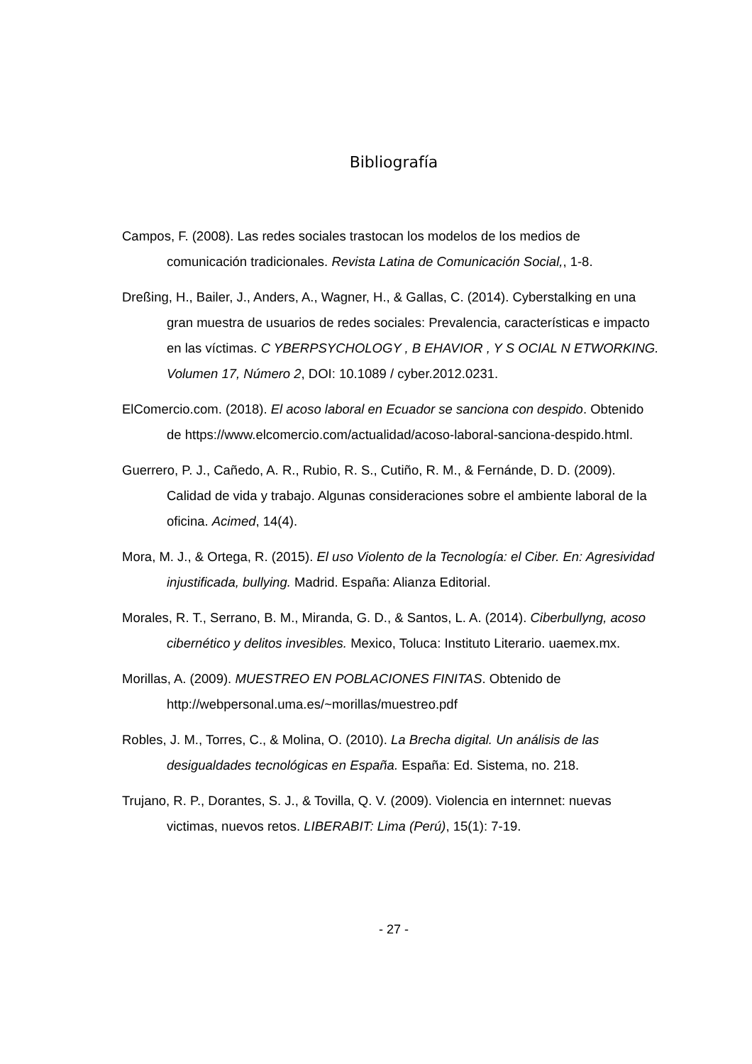Bibliografía
Campos, F. (2008). Las redes sociales trastocan los modelos de los medios de comunicación tradicionales. Revista Latina de Comunicación Social,, 1-8.
Dreßing, H., Bailer, J., Anders, A., Wagner, H., & Gallas, C. (2014). Cyberstalking en una gran muestra de usuarios de redes sociales: Prevalencia, características e impacto en las víctimas. C YBERPSYCHOLOGY , B EHAVIOR , Y S OCIAL N ETWORKING. Volumen 17, Número 2, DOI: 10.1089 / cyber.2012.0231.
ElComercio.com. (2018). El acoso laboral en Ecuador se sanciona con despido. Obtenido de https://www.elcomercio.com/actualidad/acoso-laboral-sanciona-despido.html.
Guerrero, P. J., Cañedo, A. R., Rubio, R. S., Cutiño, R. M., & Fernánde, D. D. (2009). Calidad de vida y trabajo. Algunas consideraciones sobre el ambiente laboral de la oficina. Acimed, 14(4).
Mora, M. J., & Ortega, R. (2015). El uso Violento de la Tecnología: el Ciber. En: Agresividad injustificada, bullying. Madrid. España: Alianza Editorial.
Morales, R. T., Serrano, B. M., Miranda, G. D., & Santos, L. A. (2014). Ciberbullyng, acoso cibernético y delitos invesibles. Mexico, Toluca: Instituto Literario. uaemex.mx.
Morillas, A. (2009). MUESTREO EN POBLACIONES FINITAS. Obtenido de http://webpersonal.uma.es/~morillas/muestreo.pdf
Robles, J. M., Torres, C., & Molina, O. (2010). La Brecha digital. Un análisis de las desigualdades tecnológicas en España. España: Ed. Sistema, no. 218.
Trujano, R. P., Dorantes, S. J., & Tovilla, Q. V. (2009). Violencia en internnet: nuevas victimas, nuevos retos. LIBERABIT: Lima (Perú), 15(1): 7-19.
- 27 -